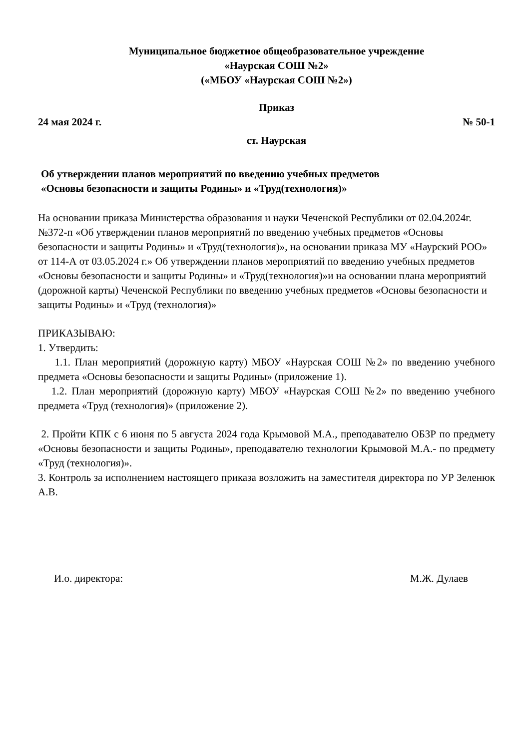Муниципальное бюджетное общеобразовательное учреждение
«Наурская СОШ №2»
(«МБОУ «Наурская СОШ №2»)
Приказ
24 мая 2024 г. № 50-1
ст. Наурская
Об утверждении планов мероприятий по введению учебных предметов
«Основы безопасности и защиты Родины» и «Труд(технология)»
На основании приказа Министерства образования и науки Чеченской Республики от 02.04.2024г. №372-п «Об утверждении планов мероприятий по введению учебных предметов «Основы безопасности и защиты Родины» и «Труд(технология)», на основании приказа МУ «Наурский РОО» от 114-А от 03.05.2024 г.» Об утверждении планов мероприятий по введению учебных предметов «Основы безопасности и защиты Родины» и «Труд(технология)»и на основании плана мероприятий (дорожной карты) Чеченской Республики по введению учебных предметов «Основы безопасности и защиты Родины» и «Труд (технология)»
ПРИКАЗЫВАЮ:
1. Утвердить:
1.1. План мероприятий (дорожную карту) МБОУ «Наурская СОШ №2» по введению учебного предмета «Основы безопасности и защиты Родины» (приложение 1).
1.2. План мероприятий (дорожную карту) МБОУ «Наурская СОШ №2» по введению учебного предмета «Труд (технология)» (приложение 2).
2. Пройти КПК с 6 июня по 5 августа 2024 года Крымовой М.А., преподавателю ОБЗР по предмету «Основы безопасности и защиты Родины», преподавателю технологии Крымовой М.А.- по предмету «Труд (технология)».
3. Контроль за исполнением настоящего приказа возложить на заместителя директора по УР Зеленюк А.В.
И.о. директора: М.Ж. Дулаев